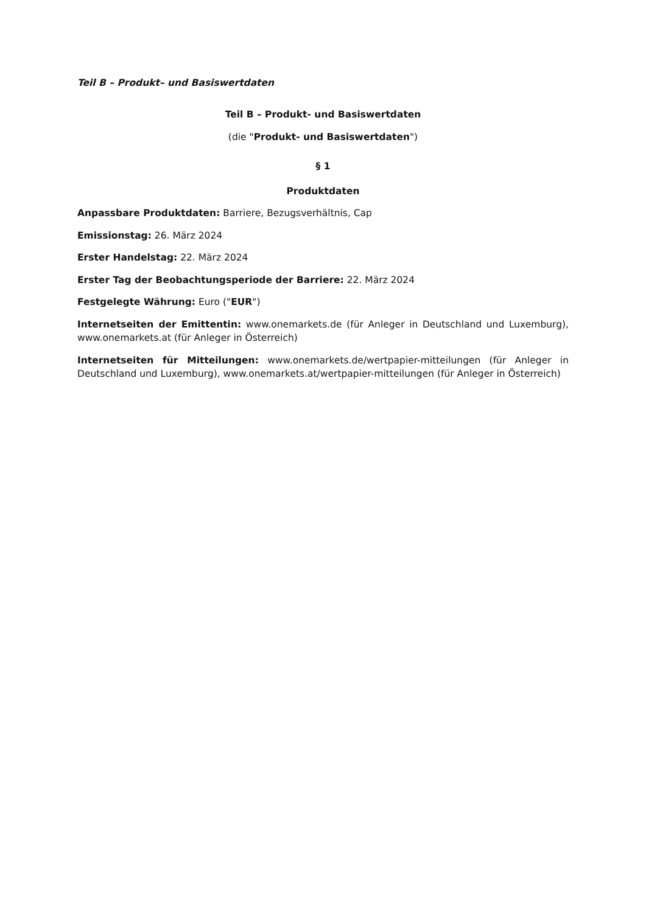Teil B – Produkt– und Basiswertdaten
Teil B – Produkt- und Basiswertdaten
(die "Produkt- und Basiswertdaten")
§ 1
Produktdaten
Anpassbare Produktdaten: Barriere, Bezugsverhältnis, Cap
Emissionstag: 26. März 2024
Erster Handelstag: 22. März 2024
Erster Tag der Beobachtungsperiode der Barriere: 22. März 2024
Festgelegte Währung: Euro ("EUR")
Internetseiten der Emittentin: www.onemarkets.de (für Anleger in Deutschland und Luxemburg), www.onemarkets.at (für Anleger in Österreich)
Internetseiten für Mitteilungen: www.onemarkets.de/wertpapier-mitteilungen (für Anleger in Deutschland und Luxemburg), www.onemarkets.at/wertpapier-mitteilungen (für Anleger in Österreich)